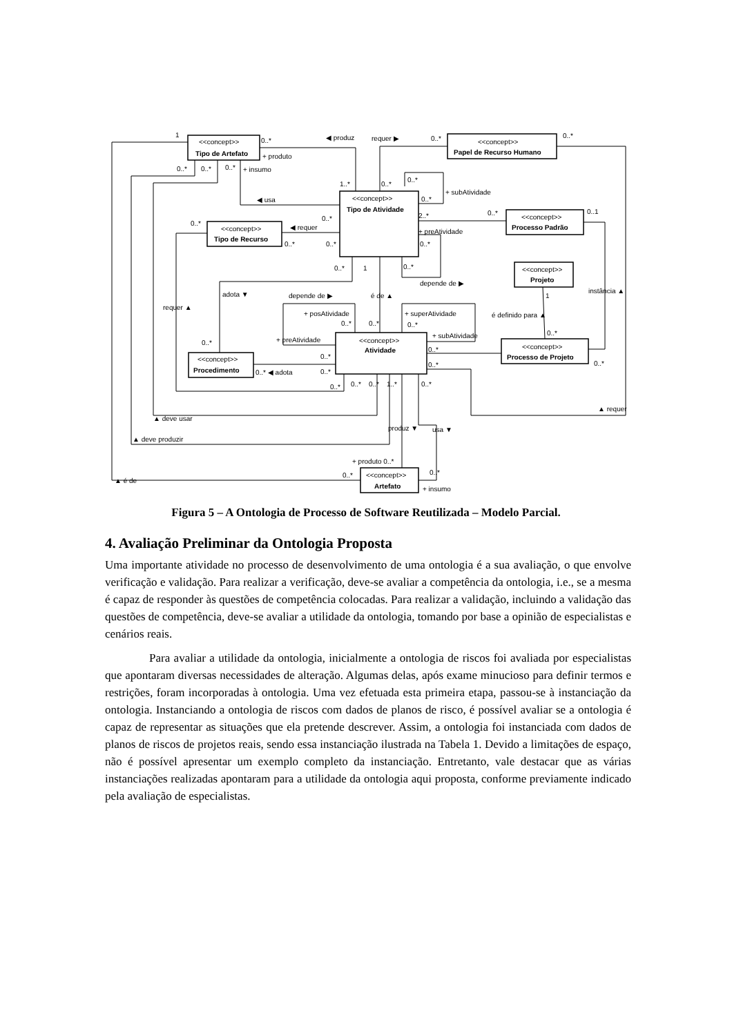1
0..*
◀ produz
requer ▶
0..*
0..*
<<concept>>
Tipo de Artefato
<<concept>>
Papel de Recurso Humano
+ produto
+ insumo
0..*
0..*
0..*
1..*
0..*
0..*
+ subAtividade
◀ usa
<<concept>>
Tipo de Atividade
0..*
2..*
0..*
0..*
0..1
0..*
◀ requer
+ preAtividade
<<concept>>
Tipo de Recurso
<<concept>>
Processo Padrão
0..*
0..*
0..*
0..*
1
0..*
<<concept>>
Projeto
depende de ▶
adota ▼
depende de ▶
é de ▲
1
instância ▲
requer ▲
+ posAtividade
+ superAtividade
é definido para ▲
0..*
0..*
0..*
+ preAtividade
+ subAtividade
0..*
0..*
<<concept>>
Atividade
<<concept>>
Processo de Projeto
0..*
0..*
0..*
<<concept>>
Procedimento
0..* ◀ adota
0..*
0..*
0..*
0..*
0..*
1..*
0..*
▲ requer
▲ deve usar
produz ▼
usa ▼
▲ deve produzir
+ produto 0..*
▲ é de
0..*
0..*
<<concept>>
Artefato
+ insumo
Figura 5 – A Ontologia de Processo de Software Reutilizada – Modelo Parcial.
4. Avaliação Preliminar da Ontologia Proposta
Uma importante atividade no processo de desenvolvimento de uma ontologia é a sua avaliação, o que envolve verificação e validação. Para realizar a verificação, deve-se avaliar a competência da ontologia, i.e., se a mesma é capaz de responder às questões de competência colocadas. Para realizar a validação, incluindo a validação das questões de competência, deve-se avaliar a utilidade da ontologia, tomando por base a opinião de especialistas e cenários reais.
Para avaliar a utilidade da ontologia, inicialmente a ontologia de riscos foi avaliada por especialistas que apontaram diversas necessidades de alteração. Algumas delas, após exame minucioso para definir termos e restrições, foram incorporadas à ontologia. Uma vez efetuada esta primeira etapa, passou-se à instanciação da ontologia. Instanciando a ontologia de riscos com dados de planos de risco, é possível avaliar se a ontologia é capaz de representar as situações que ela pretende descrever. Assim, a ontologia foi instanciada com dados de planos de riscos de projetos reais, sendo essa instanciação ilustrada na Tabela 1. Devido a limitações de espaço, não é possível apresentar um exemplo completo da instanciação. Entretanto, vale destacar que as várias instanciações realizadas apontaram para a utilidade da ontologia aqui proposta, conforme previamente indicado pela avaliação de especialistas.